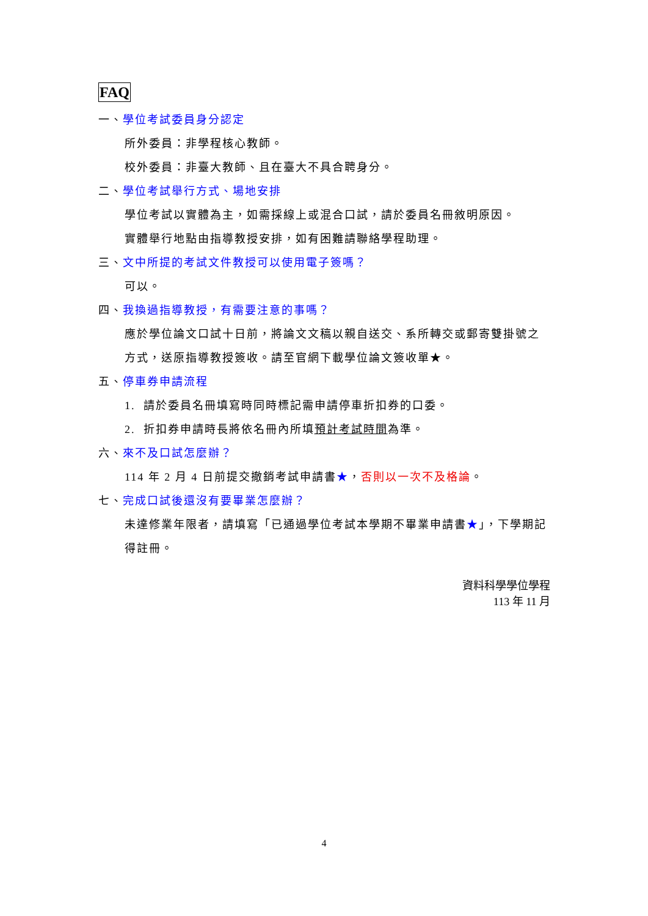FAQ
一、學位考試委員身分認定
所外委員：非學程核心教師。
校外委員：非臺大教師、且在臺大不具合聘身分。
二、學位考試舉行方式、場地安排
學位考試以實體為主，如需採線上或混合口試，請於委員名冊敘明原因。
實體舉行地點由指導教授安排，如有困難請聯絡學程助理。
三、文中所提的考試文件教授可以使用電子簽嗎？
可以。
四、我換過指導教授，有需要注意的事嗎？
應於學位論文口試十日前，將論文文稿以親自送交、系所轉交或郵寄雙掛號之方式，送原指導教授簽收。請至官網下載學位論文簽收單★。
五、停車券申請流程
1. 請於委員名冊填寫時同時標記需申請停車折扣券的口委。
2. 折扣券申請時長將依名冊內所填預計考試時間為準。
六、來不及口試怎麼辦？
114 年 2 月 4 日前提交撤銷考試申請書★，否則以一次不及格論。
七、完成口試後還沒有要畢業怎麼辦？
未達修業年限者，請填寫「已通過學位考試本學期不畢業申請書★」，下學期記得註冊。
資料科學學位學程
113 年 11 月
4